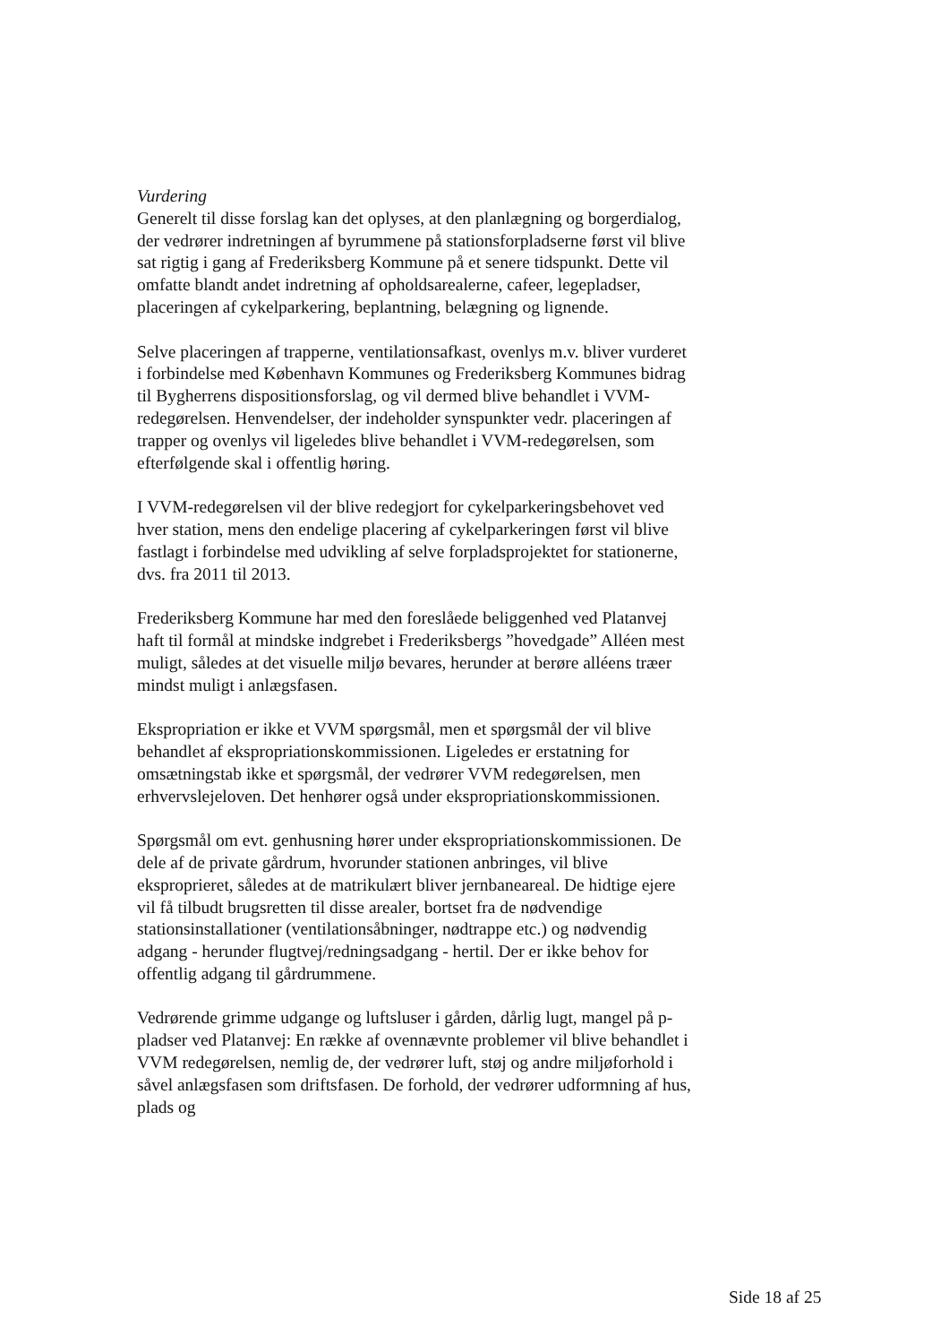Vurdering
Generelt til disse forslag kan det oplyses, at den planlægning og borgerdialog, der vedrører indretningen af byrummene på stationsforpladserne først vil blive sat rigtig i gang af Frederiksberg Kommune på et senere tidspunkt. Dette vil omfatte blandt andet indretning af opholdsarealerne, cafeer, legepladser, placeringen af cykelparkering, beplantning, belægning og lignende.
Selve placeringen af trapperne, ventilationsafkast, ovenlys m.v. bliver vurderet i forbindelse med København Kommunes og Frederiksberg Kommunes bidrag til Bygherrens dispositionsforslag, og vil dermed blive behandlet i VVM-redegørelsen. Henvendelser, der indeholder synspunkter vedr. placeringen af trapper og ovenlys vil ligeledes blive behandlet i VVM-redegørelsen, som efterfølgende skal i offentlig høring.
I VVM-redegørelsen vil der blive redegjort for cykelparkeringsbehovet ved hver station, mens den endelige placering af cykelparkeringen først vil blive fastlagt i forbindelse med udvikling af selve forpladsprojektet for stationerne, dvs. fra 2011 til 2013.
Frederiksberg Kommune har med den foreslåede beliggenhed ved Platanvej haft til formål at mindske indgrebet i Frederiksbergs ”hovedgade” Alléen mest muligt, således at det visuelle miljø bevares, herunder at berøre alléens træer mindst muligt i anlægsfasen.
Ekspropriation er ikke et VVM spørgsmål, men et spørgsmål der vil blive behandlet af ekspropriationskommissionen. Ligeledes er erstatning for omsætningstab ikke et spørgsmål, der vedrører VVM redegørelsen, men erhvervslejeloven. Det henhører også under ekspropriationskommissionen.
Spørgsmål om evt. genhusning hører under ekspropriationskommissionen. De dele af de private gårdrum, hvorunder stationen anbringes, vil blive eksproprieret, således at de matrikulært bliver jernbaneareal. De hidtige ejere vil få tilbudt brugsretten til disse arealer, bortset fra de nødvendige stationsinstallationer (ventilationsåbninger, nødtrappe etc.) og nødvendig adgang - herunder flugtvej/redningsadgang - hertil. Der er ikke behov for offentlig adgang til gårdrummene.
Vedrørende grimme udgange og luftsluser i gården, dårlig lugt, mangel på p-pladser ved Platanvej: En række af ovennævnte problemer vil blive behandlet i VVM redegørelsen, nemlig de, der vedrører luft, støj og andre miljøforhold i såvel anlægsfasen som driftsfasen. De forhold, der vedrører udformning af hus, plads og
Side 18 af 25